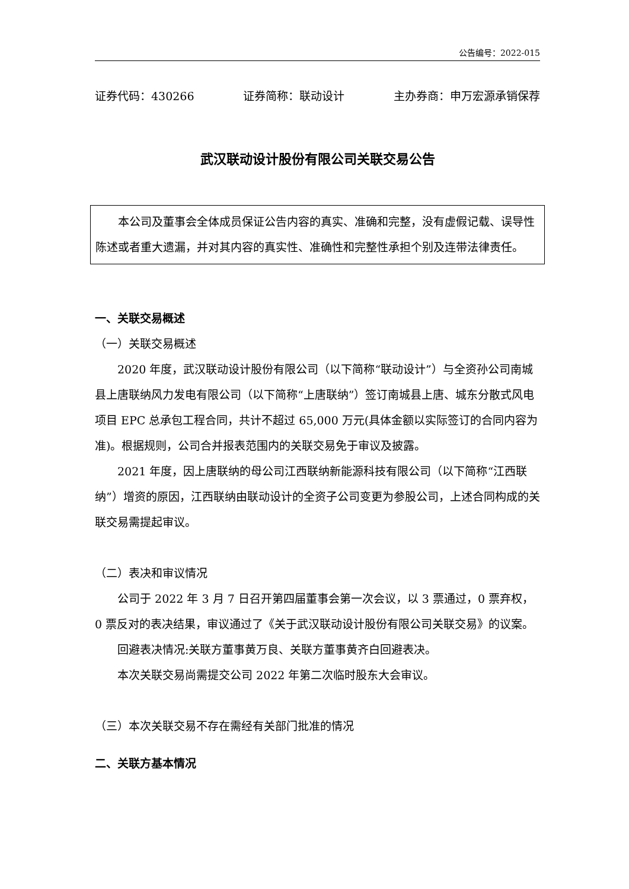公告编号：2022-015
证券代码：430266 证券简称：联动设计 主办券商：申万宏源承销保荐
武汉联动设计股份有限公司关联交易公告
本公司及董事会全体成员保证公告内容的真实、准确和完整，没有虚假记载、误导性陈述或者重大遗漏，并对其内容的真实性、准确性和完整性承担个别及连带法律责任。
一、关联交易概述
（一）关联交易概述
2020 年度，武汉联动设计股份有限公司（以下简称“联动设计”）与全资孙公司南城县上唐联纳风力发电有限公司（以下简称“上唐联纳”）签订南城县上唐、城东分散式风电项目 EPC 总承包工程合同，共计不超过 65,000 万元(具体金额以实际签订的合同内容为准)。根据规则，公司合并报表范围内的关联交易免于审议及披露。
2021 年度，因上唐联纳的母公司江西联纳新能源科技有限公司（以下简称“江西联纳”）增资的原因，江西联纳由联动设计的全资子公司变更为参股公司，上述合同构成的关联交易需提起审议。
（二）表决和审议情况
公司于 2022 年 3 月 7 日召开第四届董事会第一次会议，以 3 票通过，0 票弃权，0 票反对的表决结果，审议通过了《关于武汉联动设计股份有限公司关联交易》的议案。
回避表决情况:关联方董事黄万良、关联方董事黄齐白回避表决。
本次关联交易尚需提交公司 2022 年第二次临时股东大会审议。
（三）本次关联交易不存在需经有关部门批准的情况
二、关联方基本情况